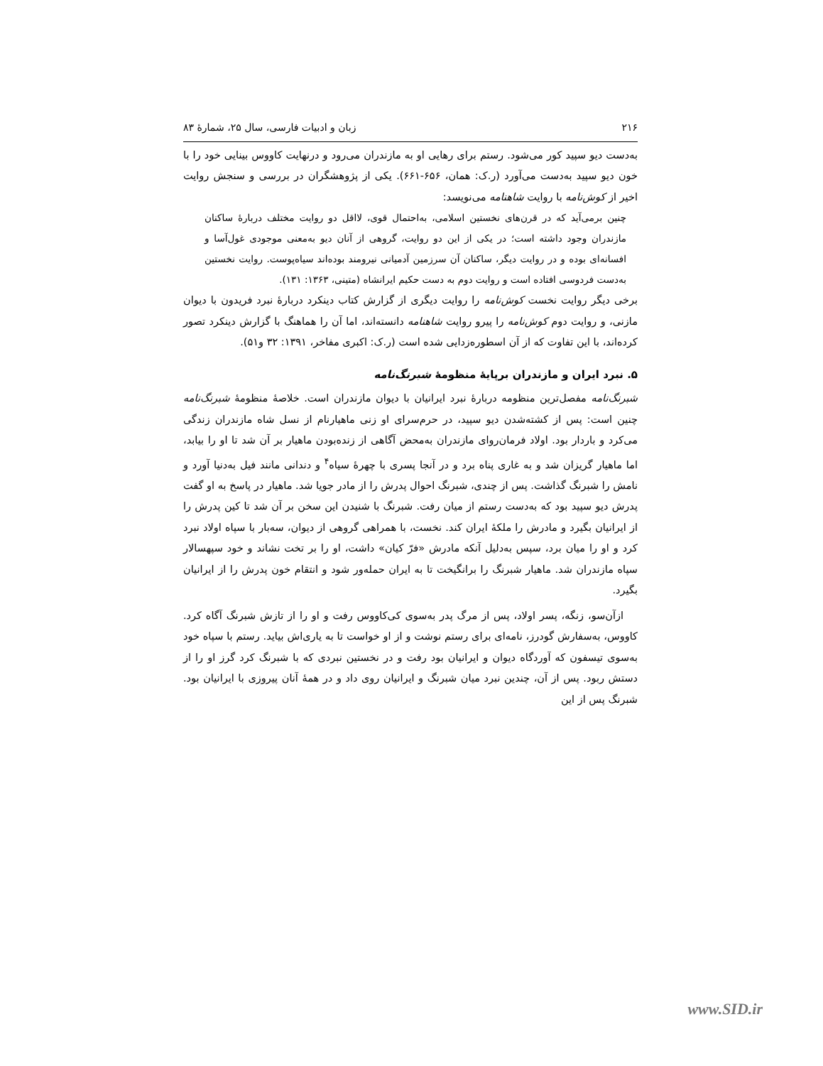۲۱۶ زبان و ادبیات فارسی، سال ۲۵، شمارهٔ ۸۳
به‌دست دیو سپید کور می‌شود. رستم برای رهایی او به مازندران می‌رود و درنهایت کاووس بینایی خود را با خون دیو سپید به‌دست می‌آورد (ر.ک: همان، ۶۵۶-۶۶۱). یکی از پژوهشگران در بررسی و سنجش روایت اخیر از کوش‌نامه با روایت شاهنامه می‌نویسد:
چنین برمی‌آید که در قرن‌های نخستین اسلامی، به‌احتمال قوی، لااقل دو روایت مختلف دربارهٔ ساکنان مازندران وجود داشته است؛ در یکی از این دو روایت، گروهی از آنان دیو به‌معنی موجودی غول‌آسا و افسانه‌ای بوده و در روایت دیگر، ساکنان آن سرزمین آدمیانی نیرومند بوده‌اند سیاه‌پوست. روایت نخستین به‌دست فردوسی افتاده است و روایت دوم به دست حکیم ایرانشاه (متینی، ۱۳۶۳: ۱۳۱).
برخی دیگر روایت نخست کوش‌نامه را روایت دیگری از گزارش کتاب دینکرد دربارهٔ نبرد فریدون با دیوان مازنی، و روایت دوم کوش‌نامه را پیرو روایت شاهنامه دانسته‌اند، اما آن را هماهنگ با گزارش دینکرد تصور کرده‌اند، با این تفاوت که از آن اسطوره‌زدایی شده است (ر.ک: اکبری مفاخر، ۱۳۹۱: ۳۲ و۵۱).
۵. نبرد ایران و مازندران برپایهٔ منظومهٔ شبرنگ‌نامه
شبرنگ‌نامه مفصل‌ترین منظومه دربارهٔ نبرد ایرانیان با دیوان مازندران است. خلاصهٔ منظومهٔ شبرنگ‌نامه چنین است: پس از کشته‌شدن دیو سپید، در حرم‌سرای او زنی ماهیارنام از نسل شاه مازندران زندگی می‌کرد و باردار بود. اولاد فرمان‌روای مازندران به‌محض آگاهی از زنده‌بودن ماهیار بر آن شد تا او را بیابد، اما ماهیار گریزان شد و به غاری پناه برد و در آنجا پسری با چهرهٔ سیاه<sup>۴</sup> و دندانی مانند فیل به‌دنیا آورد و نامش را شبرنگ گذاشت. پس از چندی، شبرنگ احوال پدرش را از مادر جویا شد. ماهیار در پاسخ به او گفت پدرش دیو سپید بود که به‌دست رستم از میان رفت. شبرنگ با شنیدن این سخن بر آن شد تا کین پدرش را از ایرانیان بگیرد و مادرش را ملکهٔ ایران کند. نخست، با همراهی گروهی از دیوان، سه‌بار با سپاه اولاد نبرد کرد و او را میان برد، سپس به‌دلیل آنکه مادرش «فرّ کیان» داشت، او را بر تخت نشاند و خود سپهسالار سپاه مازندران شد. ماهیار شبرنگ را برانگیخت تا به ایران حمله‌ور شود و انتقام خون پدرش را از ایرانیان بگیرد.
ازآن‌سو، زنگه، پسر اولاد، پس از مرگ پدر به‌سوی کی‌کاووس رفت و او را از تازش شبرنگ آگاه کرد. کاووس، به‌سفارش گودرز، نامه‌ای برای رستم نوشت و از او خواست تا به یاری‌اش بیاید. رستم با سپاه خود به‌سوی تیسفون که آوردگاه دیوان و ایرانیان بود رفت و در نخستین نبردی که با شبرنگ کرد گرز او را از دستش ربود. پس از آن، چندین نبرد میان شبرنگ و ایرانیان روی داد و در همهٔ آنان پیروزی با ایرانیان بود. شبرنگ پس از این
www.SID.ir